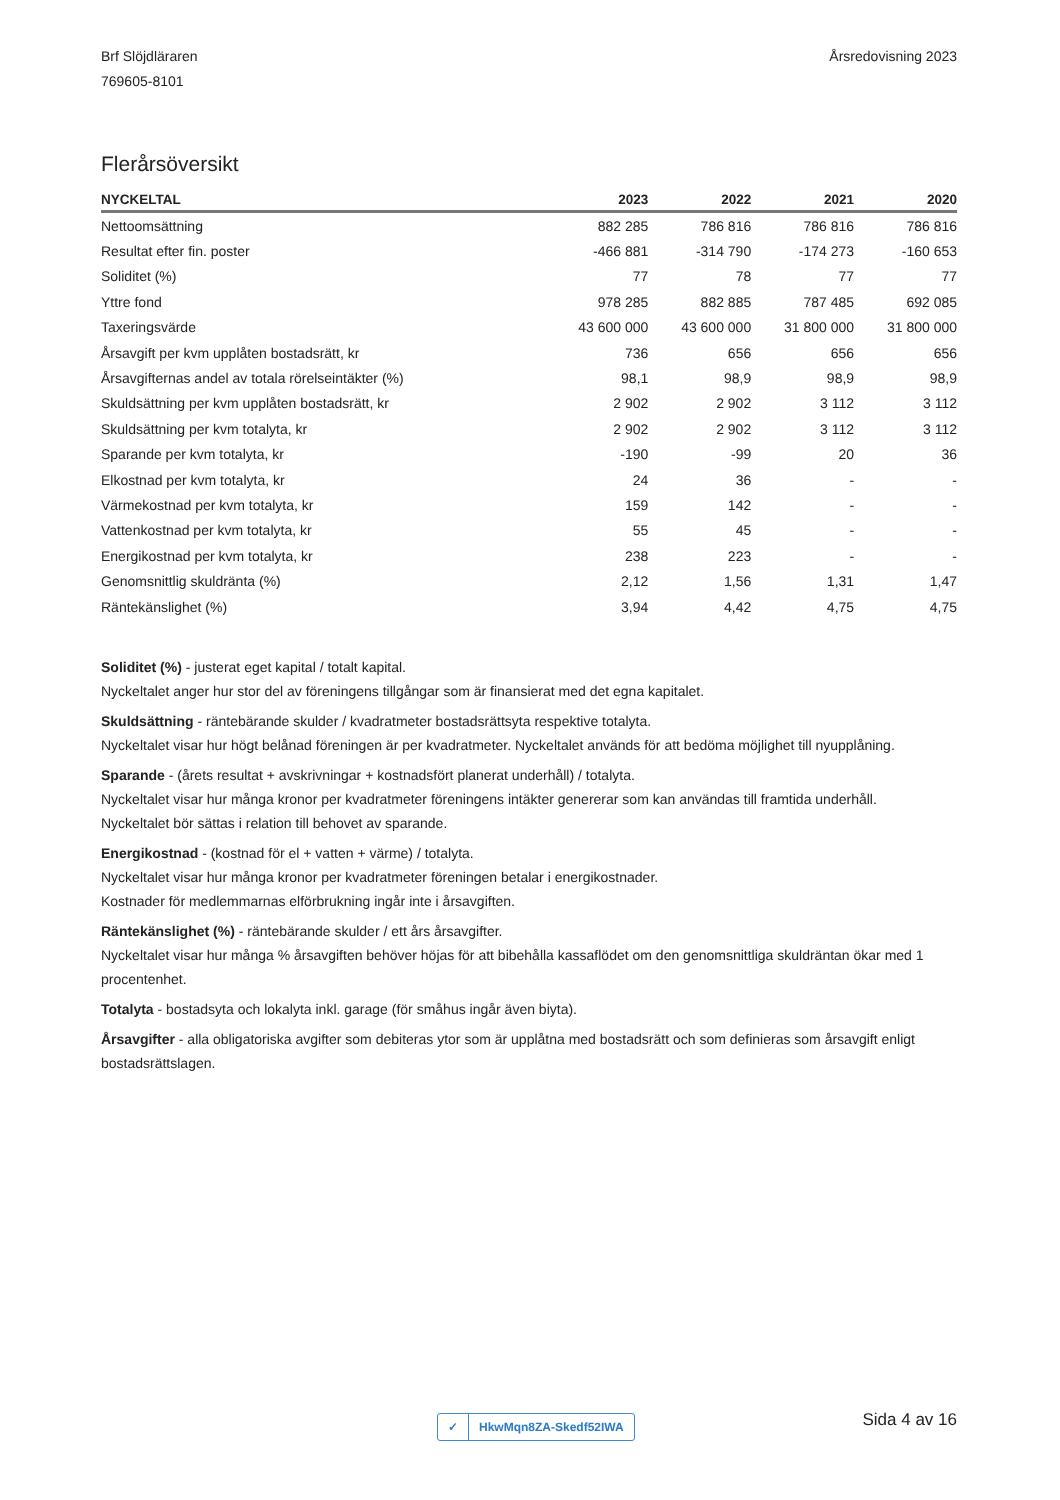Brf Slöjdläraren
769605-8101
Årsredovisning 2023
Flerårsöversikt
| NYCKELTAL | 2023 | 2022 | 2021 | 2020 |
| --- | --- | --- | --- | --- |
| Nettoomsättning | 882 285 | 786 816 | 786 816 | 786 816 |
| Resultat efter fin. poster | -466 881 | -314 790 | -174 273 | -160 653 |
| Soliditet (%) | 77 | 78 | 77 | 77 |
| Yttre fond | 978 285 | 882 885 | 787 485 | 692 085 |
| Taxeringsvärde | 43 600 000 | 43 600 000 | 31 800 000 | 31 800 000 |
| Årsavgift per kvm upplåten bostadsrätt, kr | 736 | 656 | 656 | 656 |
| Årsavgifternas andel av totala rörelseintäkter (%) | 98,1 | 98,9 | 98,9 | 98,9 |
| Skuldsättning per kvm upplåten bostadsrätt, kr | 2 902 | 2 902 | 3 112 | 3 112 |
| Skuldsättning per kvm totalyta, kr | 2 902 | 2 902 | 3 112 | 3 112 |
| Sparande per kvm totalyta, kr | -190 | -99 | 20 | 36 |
| Elkostnad per kvm totalyta, kr | 24 | 36 | - | - |
| Värmekostnad per kvm totalyta, kr | 159 | 142 | - | - |
| Vattenkostnad per kvm totalyta, kr | 55 | 45 | - | - |
| Energikostnad per kvm totalyta, kr | 238 | 223 | - | - |
| Genomsnittlig skuldränta (%) | 2,12 | 1,56 | 1,31 | 1,47 |
| Räntekänslighet (%) | 3,94 | 4,42 | 4,75 | 4,75 |
Soliditet (%) - justerat eget kapital / totalt kapital.
Nyckeltalet anger hur stor del av föreningens tillgångar som är finansierat med det egna kapitalet.
Skuldsättning - räntebärande skulder / kvadratmeter bostadsrättsyta respektive totalyta.
Nyckeltalet visar hur högt belånad föreningen är per kvadratmeter. Nyckeltalet används för att bedöma möjlighet till nyupplåning.
Sparande - (årets resultat + avskrivningar + kostnadsfört planerat underhåll) / totalyta.
Nyckeltalet visar hur många kronor per kvadratmeter föreningens intäkter genererar som kan användas till framtida underhåll.
Nyckeltalet bör sättas i relation till behovet av sparande.
Energikostnad - (kostnad för el + vatten + värme) / totalyta.
Nyckeltalet visar hur många kronor per kvadratmeter föreningen betalar i energikostnader.
Kostnader för medlemmarnas elförbrukning ingår inte i årsavgiften.
Räntekänslighet (%) - räntebärande skulder / ett års årsavgifter.
Nyckeltalet visar hur många % årsavgiften behöver höjas för att bibehålla kassaflödet om den genomsnittliga skuldräntan ökar med 1 procentenhet.
Totalyta - bostadsyta och lokalyta inkl. garage (för småhus ingår även biyta).
Årsavgifter - alla obligatoriska avgifter som debiteras ytor som är upplåtna med bostadsrätt och som definieras som årsavgift enligt bostadsrättslagen.
✓ HkwMqn8ZA-Skedf52IWA Sida 4 av 16